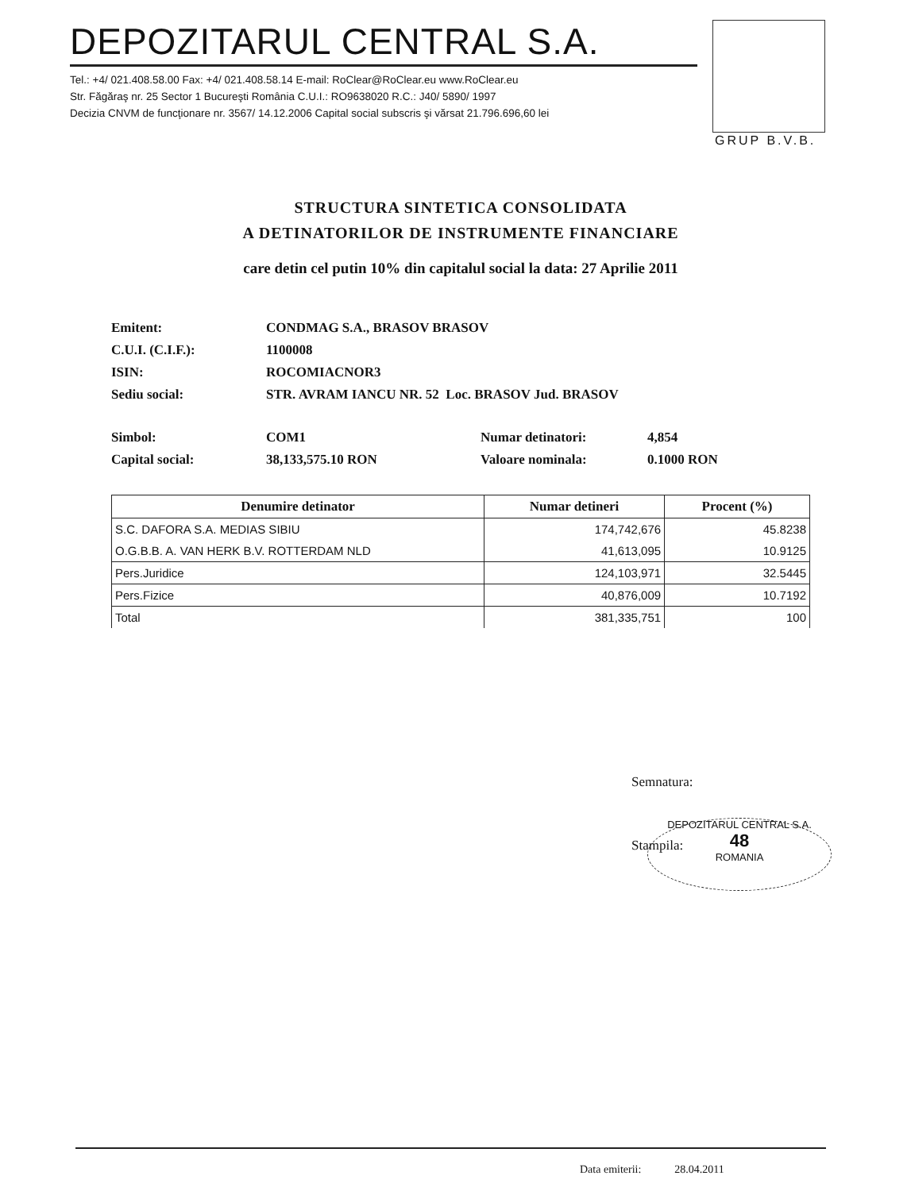DEPOZITARUL CENTRAL S.A.
Tel.: +4/ 021.408.58.00 Fax: +4/ 021.408.58.14 E-mail: RoClear@RoClear.eu www.RoClear.eu
Str. Făgăraş nr. 25 Sector 1 Bucureşti România C.U.I.: RO9638020 R.C.: J40/ 5890/ 1997
Decizia CNVM de funcţionare nr. 3567/ 14.12.2006 Capital social subscris şi vărsat 21.796.696,60 lei
GRUP B.V.B.
STRUCTURA SINTETICA CONSOLIDATA
A DETINATORILOR DE INSTRUMENTE FINANCIARE
care detin cel putin 10% din capitalul social la data: 27 Aprilie 2011
| Emitent: | CONDMAG S.A., BRASOV BRASOV | | |
| C.U.I. (C.I.F.): | 1100008 | | |
| ISIN: | ROCOMIACNOR3 | | |
| Sediu social: | STR. AVRAM IANCU NR. 52 Loc. BRASOV Jud. BRASOV | | |
| Simbol: | COM1 | Numar detinatori: | 4,854 |
| Capital social: | 38,133,575.10 RON | Valoare nominala: | 0.1000 RON |
| Denumire detinator | Numar detineri | Procent (%) |
| --- | --- | --- |
| S.C. DAFORA S.A. MEDIAS SIBIU | 174,742,676 | 45.8238 |
| O.G.B.B. A. VAN HERK B.V. ROTTERDAM NLD | 41,613,095 | 10.9125 |
| Pers.Juridice | 124,103,971 | 32.5445 |
| Pers.Fizice | 40,876,009 | 10.7192 |
| Total | 381,335,751 | 100 |
Semnatura:
Stampila:
DEPOZITARUL CENTRAL S.A.
48
ROMANIA
Data emiterii: 28.04.2011